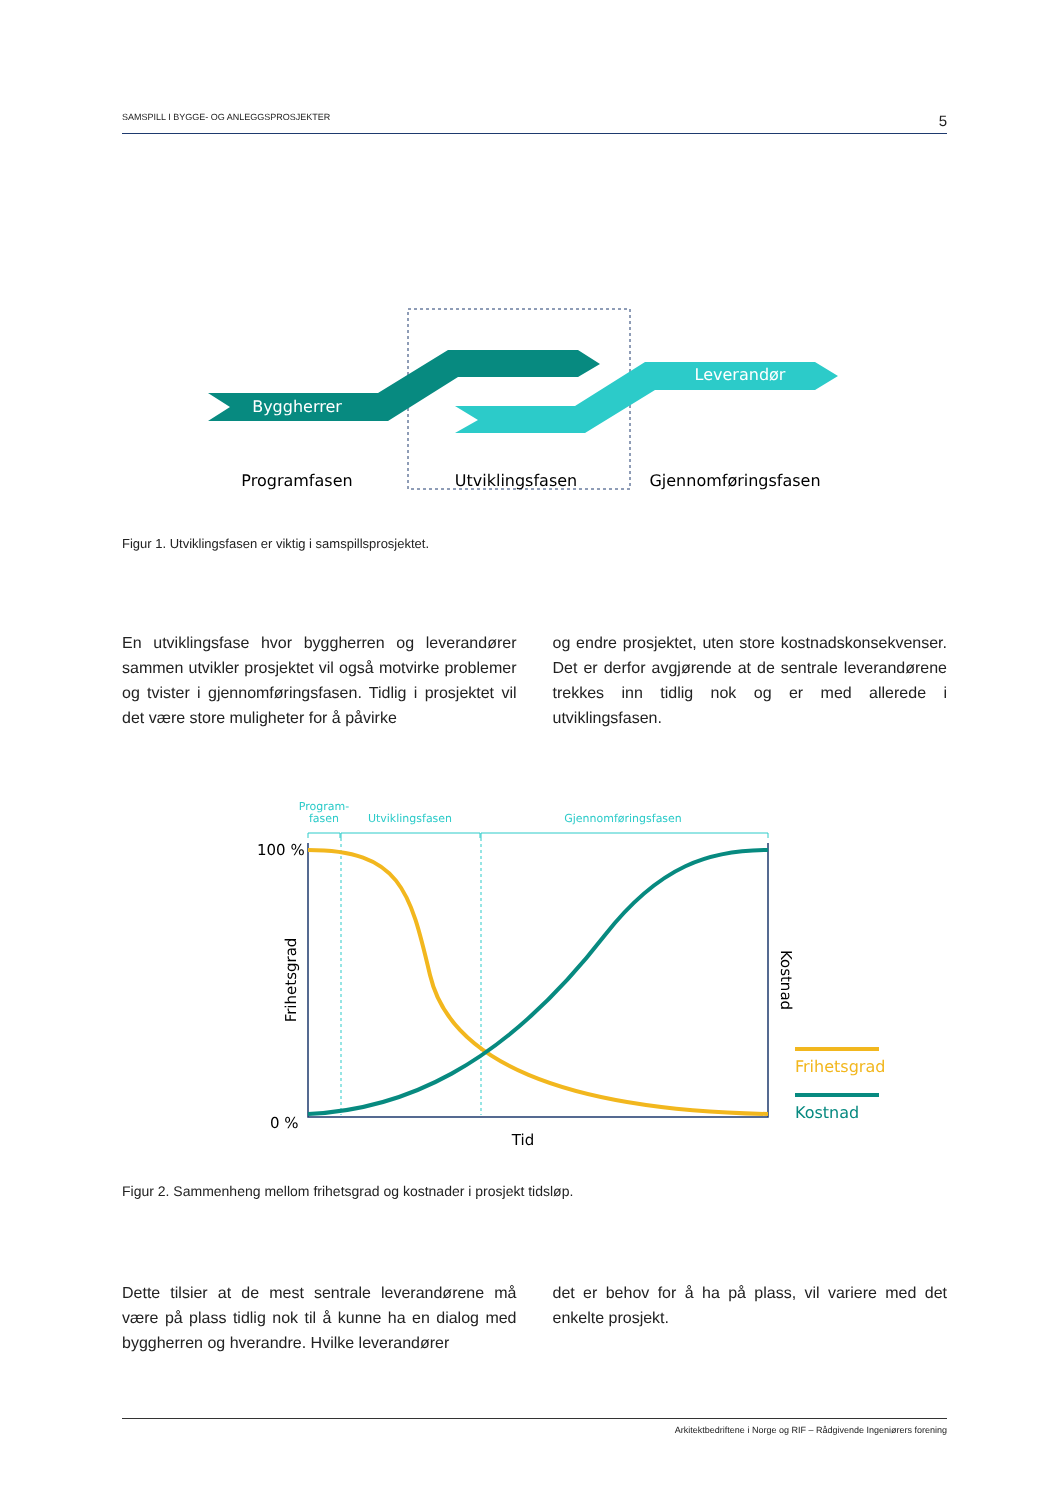SAMSPILL I BYGGE- OG ANLEGGSPROSJEKTER 5
Byggherrer
Leverandør
Programfasen
Utviklingsfasen
Gjennomføringsfasen
Figur 1. Utviklingsfasen er viktig i samspillsprosjektet.
En utviklingsfase hvor byggherren og leverandører sammen utvikler prosjektet vil også motvirke problemer og tvister i gjennomføringsfasen. Tidlig i prosjektet vil det være store muligheter for å påvirke
og endre prosjektet, uten store kostnadskonsekvenser. Det er derfor avgjørende at de sentrale leverandørene trekkes inn tidlig nok og er med allerede i utviklingsfasen.
Program-
fasen
Utviklingsfasen
Gjennomføringsfasen
100 %
0 %
Tid
Frihetsgrad
Kostnad
Frihetsgrad
Kostnad
Figur 2. Sammenheng mellom frihetsgrad og kostnader i prosjekt tidsløp.
Dette tilsier at de mest sentrale leverandørene må være på plass tidlig nok til å kunne ha en dialog med byggherren og hverandre. Hvilke leverandører
det er behov for å ha på plass, vil variere med det enkelte prosjekt.
Arkitektbedriftene i Norge og RIF – Rådgivende Ingeniørers forening